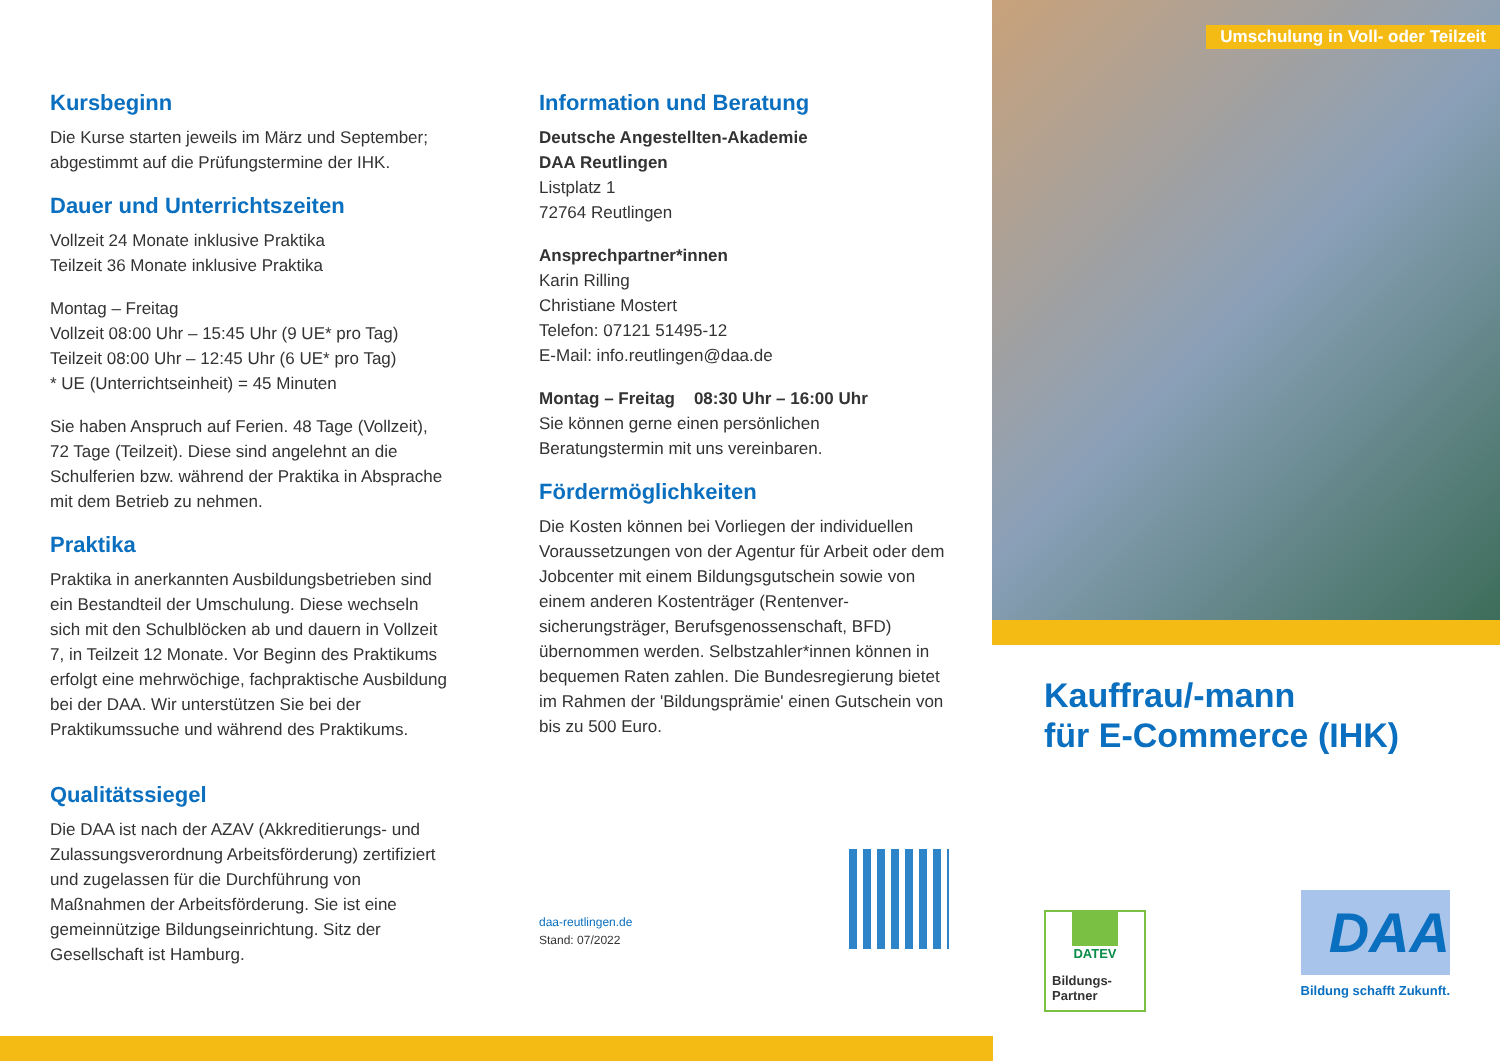Kursbeginn
Die Kurse starten jeweils im März und September; abgestimmt auf die Prüfungstermine der IHK.
Dauer und Unterrichtszeiten
Vollzeit 24 Monate inklusive Praktika
Teilzeit 36 Monate inklusive Praktika
Montag – Freitag
Vollzeit 08:00 Uhr – 15:45 Uhr (9 UE* pro Tag)
Teilzeit 08:00 Uhr – 12:45 Uhr (6 UE* pro Tag)
* UE (Unterrichtseinheit) = 45 Minuten
Sie haben Anspruch auf Ferien. 48 Tage (Vollzeit), 72 Tage (Teilzeit). Diese sind angelehnt an die Schulferien bzw. während der Praktika in Absprache mit dem Betrieb zu nehmen.
Praktika
Praktika in anerkannten Ausbildungsbetrieben sind ein Bestandteil der Umschulung. Diese wechseln sich mit den Schulblöcken ab und dauern in Vollzeit 7, in Teilzeit 12 Monate. Vor Beginn des Praktikums erfolgt eine mehrwöchige, fachpraktische Ausbildung bei der DAA. Wir unterstützen Sie bei der Praktikumssuche und während des Praktikums.
Qualitätssiegel
Die DAA ist nach der AZAV (Akkreditierungs- und Zulassungsverordnung Arbeitsförderung) zertifiziert und zugelassen für die Durchführung von Maßnahmen der Arbeitsförderung. Sie ist eine gemeinnützige Bildungseinrichtung. Sitz der Gesellschaft ist Hamburg.
Information und Beratung
Deutsche Angestellten-Akademie
DAA Reutlingen
Listplatz 1
72764 Reutlingen
Ansprechpartner*innen
Karin Rilling
Christiane Mostert
Telefon: 07121 51495-12
E-Mail: info.reutlingen@daa.de
Montag – Freitag 08:30 Uhr – 16:00 Uhr
Sie können gerne einen persönlichen Beratungstermin mit uns vereinbaren.
Fördermöglichkeiten
Die Kosten können bei Vorliegen der individuellen Voraussetzungen von der Agentur für Arbeit oder dem Jobcenter mit einem Bildungsgutschein sowie von einem anderen Kostenträger (Rentenver-sicherungsträger, Berufsgenossenschaft, BFD) übernommen werden. Selbstzahler*innen können in bequemen Raten zahlen. Die Bundesregierung bietet im Rahmen der 'Bildungsprämie' einen Gutschein von bis zu 500 Euro.
daa-reutlingen.de
Stand: 07/2022
Umschulung in Voll- oder Teilzeit
Kauffrau/-mann
für E-Commerce (IHK)
DATEV
Bildungs-
Partner
DAA
Bildung schafft Zukunft.